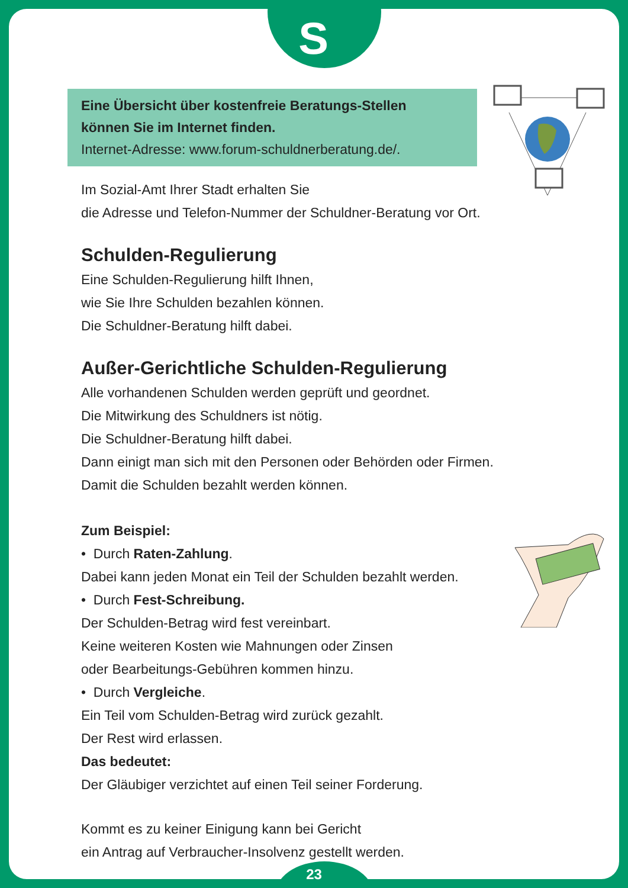S
Eine Übersicht über kostenfreie Beratungs-Stellen
können Sie im Internet finden.
Internet-Adresse: www.forum-schuldnerberatung.de/.
Im Sozial-Amt Ihrer Stadt erhalten Sie
die Adresse und Telefon-Nummer der Schuldner-Beratung vor Ort.
Schulden-Regulierung
Eine Schulden-Regulierung hilft Ihnen,
wie Sie Ihre Schulden bezahlen können.
Die Schuldner-Beratung hilft dabei.
Außer-Gerichtliche Schulden-Regulierung
Alle vorhandenen Schulden werden geprüft und geordnet.
Die Mitwirkung des Schuldners ist nötig.
Die Schuldner-Beratung hilft dabei.
Dann einigt man sich mit den Personen oder Behörden oder Firmen.
Damit die Schulden bezahlt werden können.
Zum Beispiel:
• Durch Raten-Zahlung.
Dabei kann jeden Monat ein Teil der Schulden bezahlt werden.
• Durch Fest-Schreibung.
Der Schulden-Betrag wird fest vereinbart.
Keine weiteren Kosten wie Mahnungen oder Zinsen
oder Bearbeitungs-Gebühren kommen hinzu.
• Durch Vergleiche.
Ein Teil vom Schulden-Betrag wird zurück gezahlt.
Der Rest wird erlassen.
Das bedeutet:
Der Gläubiger verzichtet auf einen Teil seiner Forderung.
Kommt es zu keiner Einigung kann bei Gericht
ein Antrag auf Verbraucher-Insolvenz gestellt werden.
23